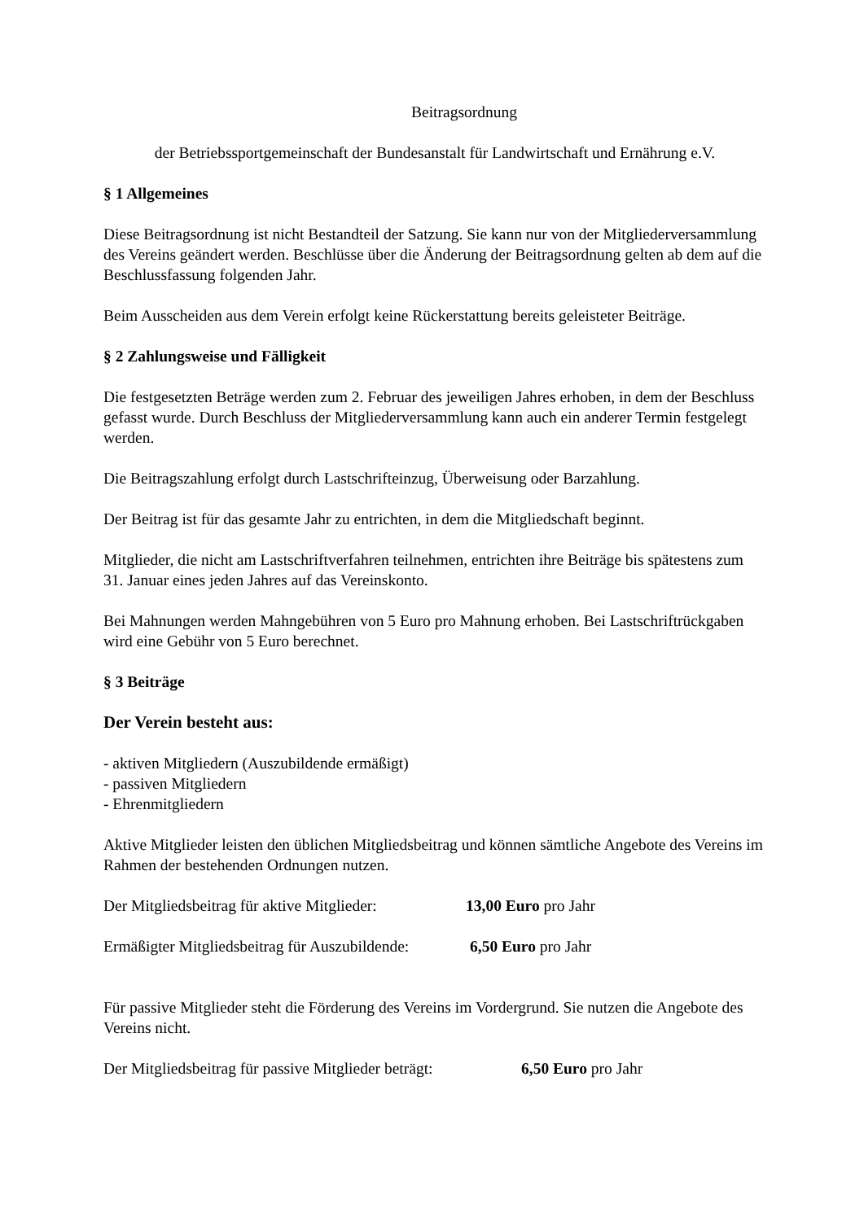Beitragsordnung
der Betriebssportgemeinschaft der Bundesanstalt für Landwirtschaft und Ernährung e.V.
§ 1 Allgemeines
Diese Beitragsordnung ist nicht Bestandteil der Satzung. Sie kann nur von der Mitgliederversammlung des Vereins geändert werden. Beschlüsse über die Änderung der Beitragsordnung gelten ab dem auf die Beschlussfassung folgenden Jahr.
Beim Ausscheiden aus dem Verein erfolgt keine Rückerstattung bereits geleisteter Beiträge.
§ 2 Zahlungsweise und Fälligkeit
Die festgesetzten Beträge werden zum 2. Februar des jeweiligen Jahres erhoben, in dem der Beschluss gefasst wurde. Durch Beschluss der Mitgliederversammlung kann auch ein anderer Termin festgelegt werden.
Die Beitragszahlung erfolgt durch Lastschrifteinzug, Überweisung oder Barzahlung.
Der Beitrag ist für das gesamte Jahr zu entrichten, in dem die Mitgliedschaft beginnt.
Mitglieder, die nicht am Lastschriftverfahren teilnehmen, entrichten ihre Beiträge bis spätestens zum 31. Januar eines jeden Jahres auf das Vereinskonto.
Bei Mahnungen werden Mahngebühren von 5 Euro pro Mahnung erhoben. Bei Lastschriftrückgaben wird eine Gebühr von 5 Euro berechnet.
§ 3 Beiträge
Der Verein besteht aus:
- aktiven Mitgliedern (Auszubildende ermäßigt)
- passiven Mitgliedern
- Ehrenmitgliedern
Aktive Mitglieder leisten den üblichen Mitgliedsbeitrag und können sämtliche Angebote des Vereins im Rahmen der bestehenden Ordnungen nutzen.
Der Mitgliedsbeitrag für aktive Mitglieder: 13,00 Euro pro Jahr
Ermäßigter Mitgliedsbeitrag für Auszubildende: 6,50 Euro pro Jahr
Für passive Mitglieder steht die Förderung des Vereins im Vordergrund. Sie nutzen die Angebote des Vereins nicht.
Der Mitgliedsbeitrag für passive Mitglieder beträgt: 6,50 Euro pro Jahr